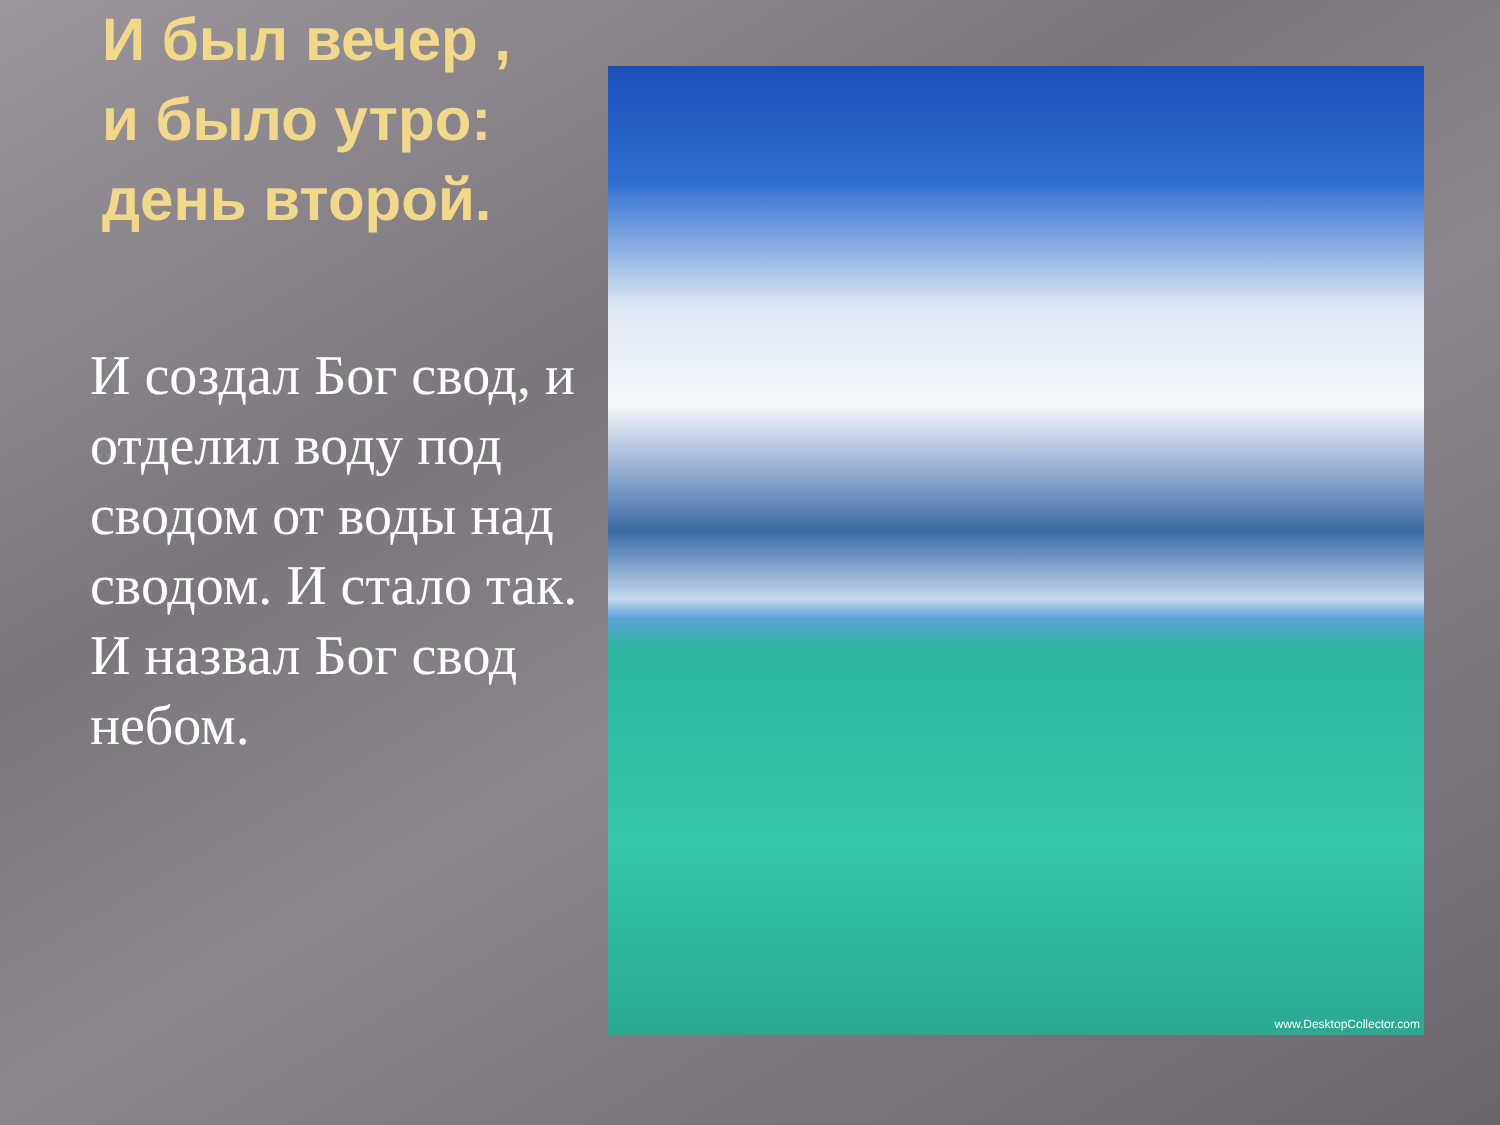И был вечер ,
и было утро:
день второй.
И создал Бог свод, и отделил воду под сводом от воды над сводом. И стало так. И назвал Бог свод небом.
www.DesktopCollector.com